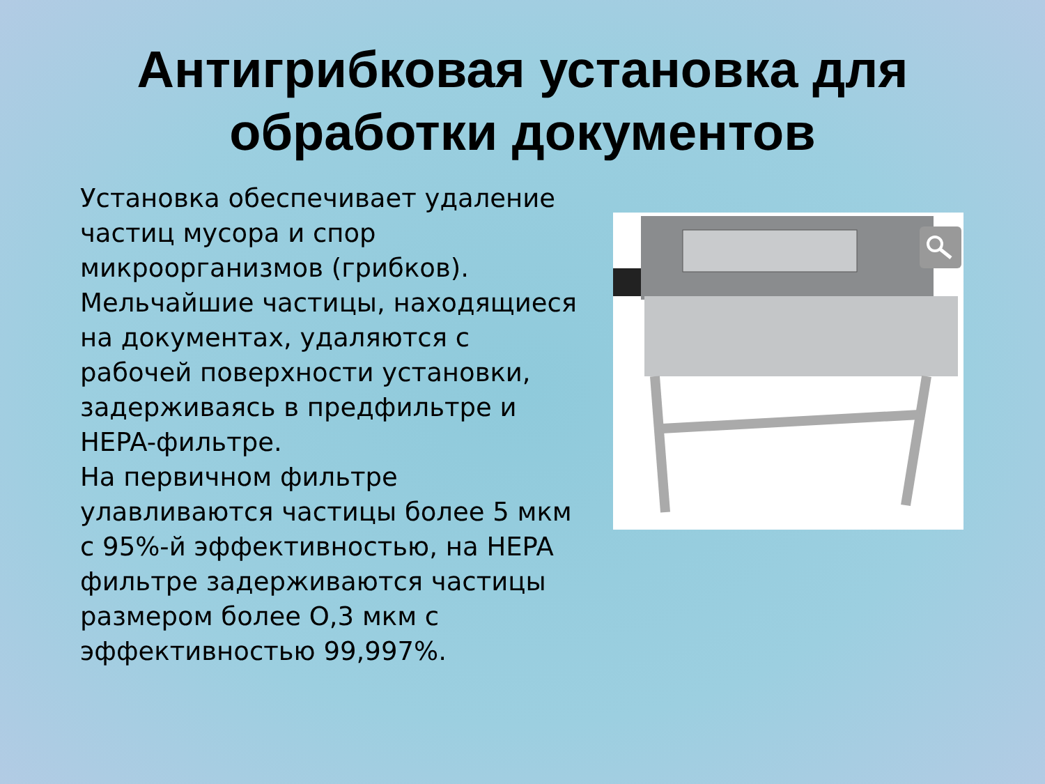Антигрибковая установка для
обработки документов
Установка обеспечивает удаление частиц мусора и спор микроорганизмов (грибков). Мельчайшие частицы, находящиеся на документах, удаляются с рабочей поверхности установки, задерживаясь в предфильтре и HEPA-фильтре.
На первичном фильтре улавливаются частицы более 5 мкм с 95%-й эффективностью, на HEPA фильтре задерживаются частицы размером более О,3 мкм с эффективностью 99,997%.